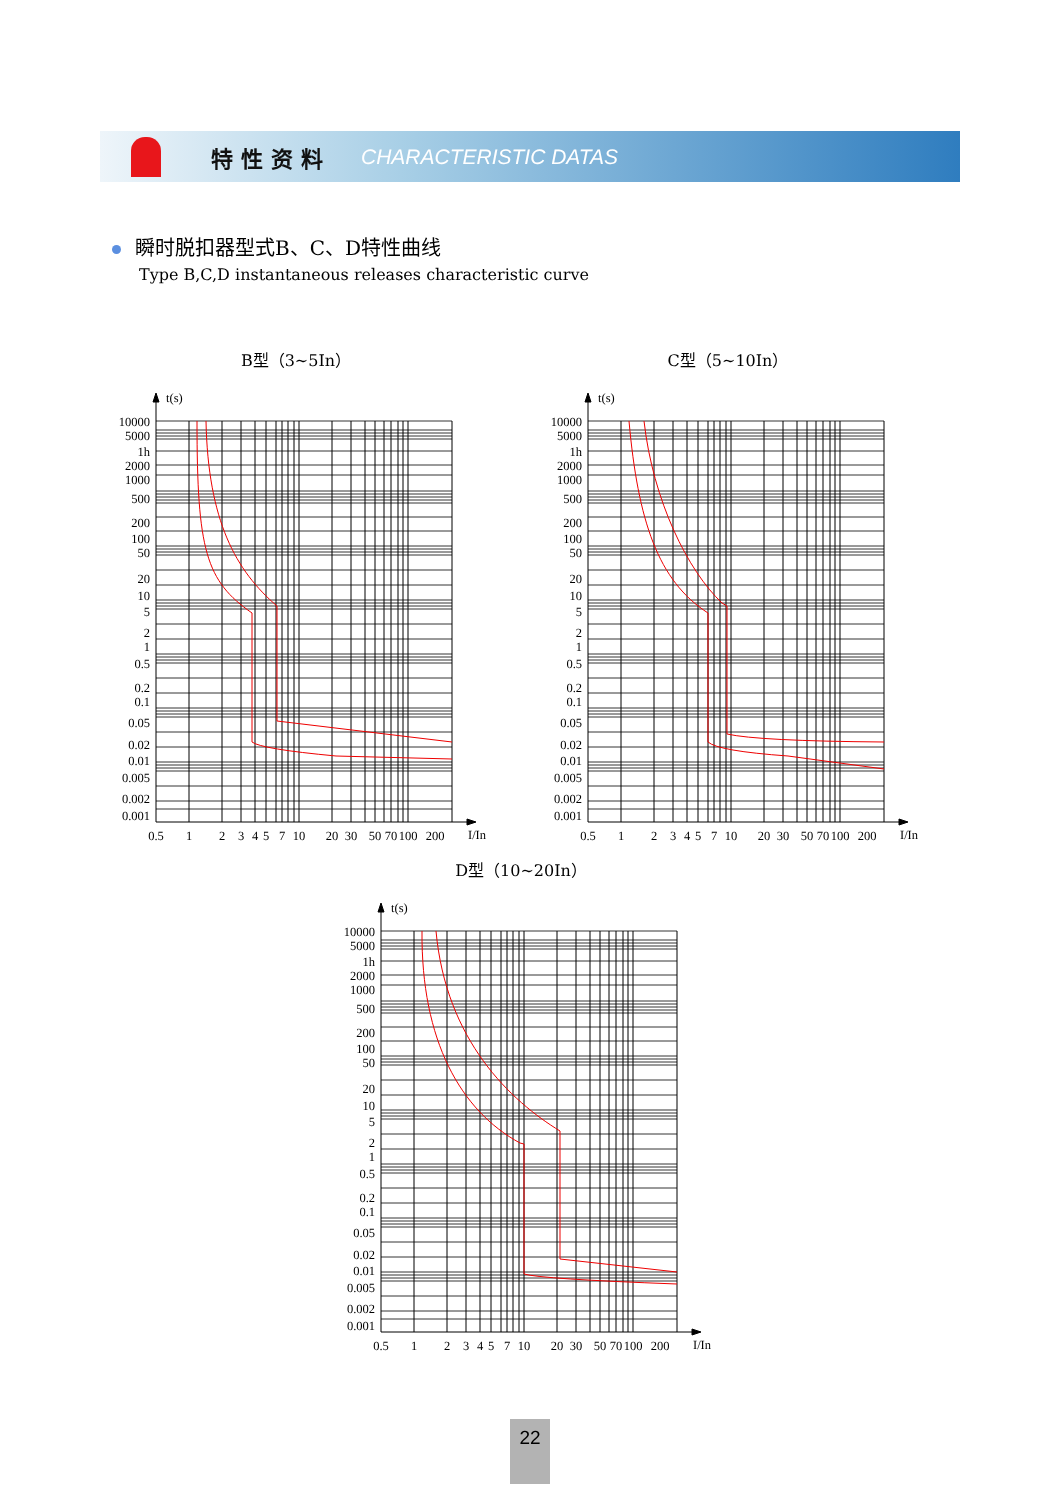特性资料 CHARACTERISTIC DATAS
瞬时脱扣器型式B、C、D特性曲线
Type B,C,D instantaneous releases characteristic curve
B型（3~5In）
t(s)
10000
5000
1h
2000
1000
500
200
100
50
20
10
5
2
1
0.5
0.2
0.1
0.05
0.02
0.01
0.005
0.002
0.001
0.5
1
2
3
4
5
7
10
20
30
50
70
100
200
I/In
C型（5~10In）
t(s)
10000
5000
1h
2000
1000
500
200
100
50
20
10
5
2
1
0.5
0.2
0.1
0.05
0.02
0.01
0.005
0.002
0.001
0.5
1
2
3
4
5
7
10
20
30
50
70
100
200
I/In
D型（10~20In）
t(s)
10000
5000
1h
2000
1000
500
200
100
50
20
10
5
2
1
0.5
0.2
0.1
0.05
0.02
0.01
0.005
0.002
0.001
0.5
1
2
3
4
5
7
10
20
30
50
70
100
200
I/In
22